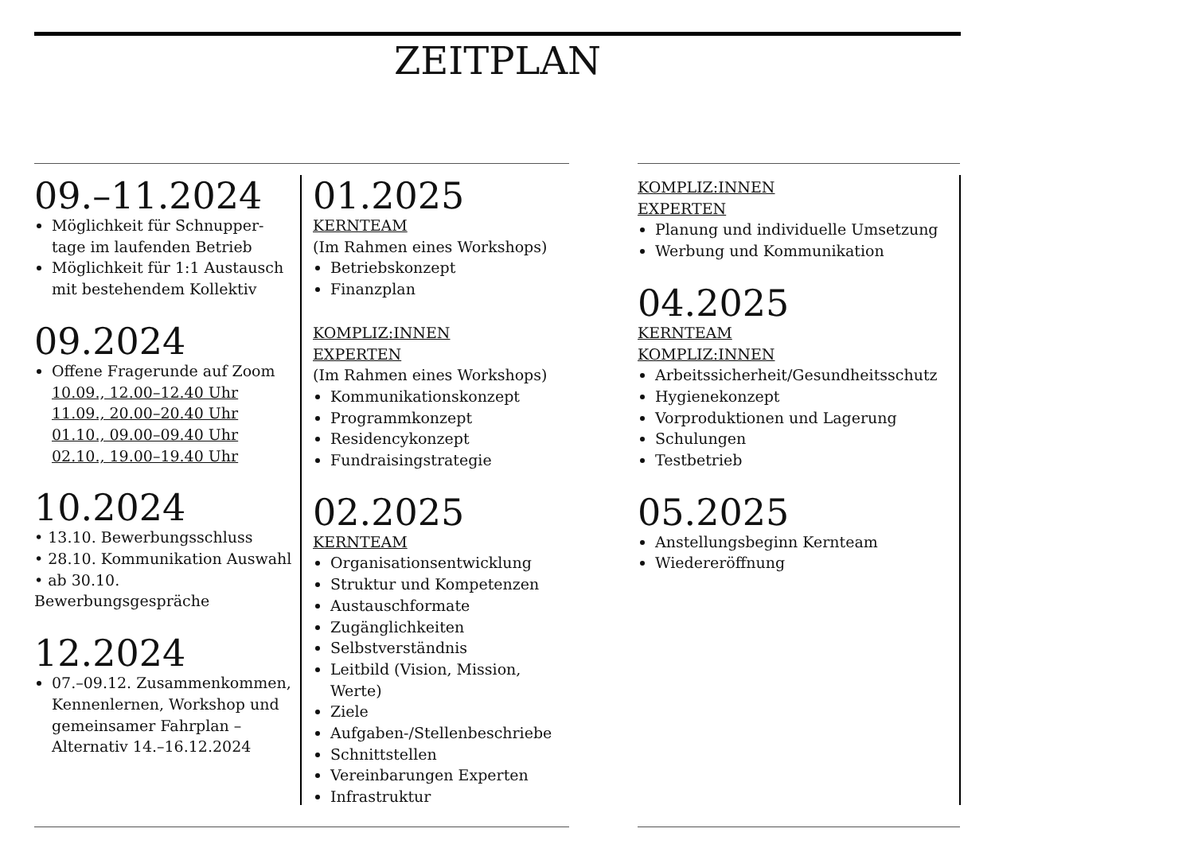ZEITPLAN
09.–11.2024
Möglichkeit für Schnupper-tage im laufenden Betrieb
Möglichkeit für 1:1 Austausch mit bestehendem Kollektiv
09.2024
Offene Fragerunde auf Zoom
10.09., 12.00–12.40 Uhr
11.09., 20.00–20.40 Uhr
01.10., 09.00–09.40 Uhr
02.10., 19.00–19.40 Uhr
10.2024
• 13.10. Bewerbungsschluss
• 28.10. Kommunikation Auswahl
• ab 30.10. Bewerbungsgespräche
12.2024
07.–09.12. Zusammenkommen, Kennenlernen, Workshop und gemeinsamer Fahrplan – Alternativ 14.–16.12.2024
01.2025
KERNTEAM
(Im Rahmen eines Workshops)
Betriebskonzept
Finanzplan
KOMPLIZ:INNEN
EXPERTEN
(Im Rahmen eines Workshops)
Kommunikationskonzept
Programmkonzept
Residencykonzept
Fundraisingstrategie
02.2025
KERNTEAM
Organisationsentwicklung
Struktur und Kompetenzen
Austauschformate
Zugänglichkeiten
Selbstverständnis
Leitbild (Vision, Mission, Werte)
Ziele
Aufgaben-/Stellenbeschriebe
Schnittstellen
Vereinbarungen Experten
Infrastruktur
KOMPLIZ:INNEN
EXPERTEN
Planung und individuelle Umsetzung
Werbung und Kommunikation
04.2025
KERNTEAM
KOMPLIZ:INNEN
Arbeitssicherheit/Gesundheitsschutz
Hygienekonzept
Vorproduktionen und Lagerung
Schulungen
Testbetrieb
05.2025
Anstellungsbeginn Kernteam
Wiedereröffnung